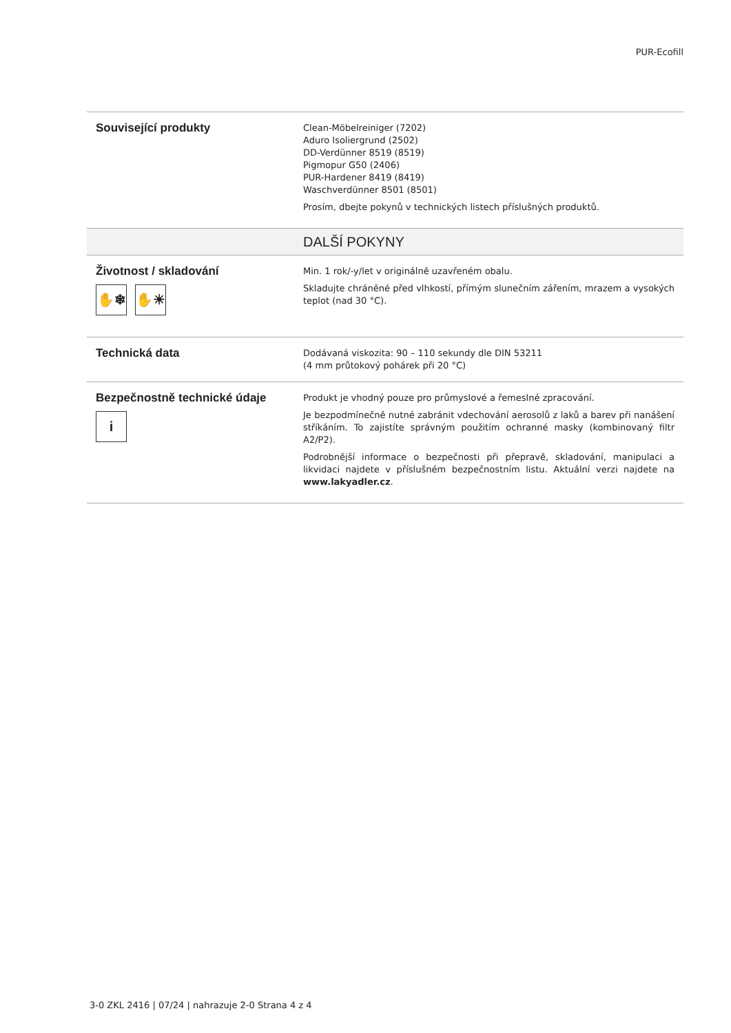PUR-Ecofill
| Související produkty | Clean-Möbelreiniger (7202) Aduro Isoliergrund (2502) DD-Verdünner 8519 (8519) Pigmopur G50 (2406) PUR-Hardener 8419 (8419) Waschverdünner 8501 (8501) Prosím, dbejte pokynů v technických listech příslušných produktů. |
| | DALŠÍ POKYNY |
| Životnost / skladování ✋❄ ✋☀ | Min. 1 rok/-y/let v originálně uzavřeném obalu. Skladujte chráněné před vlhkostí, přímým slunečním zářením, mrazem a vysokých teplot (nad 30 °C). |
| Technická data | Dodávaná viskozita: 90 – 110 sekundy dle DIN 53211 (4 mm průtokový pohárek při 20 °C) |
| Bezpečnostně technické údaje i | Produkt je vhodný pouze pro průmyslové a řemeslné zpracování. Je bezpodmínečně nutné zabránit vdechování aerosolů z laků a barev při nanášení stříkáním. To zajistíte správným použitím ochranné masky (kombinovaný filtr A2/P2). Podrobnější informace o bezpečnosti při přepravě, skladování, manipulaci a likvidaci najdete v příslušném bezpečnostním listu. Aktuální verzi najdete na www.lakyadler.cz . |
3-0 ZKL 2416 | 07/24 | nahrazuje 2-0 Strana 4 z 4